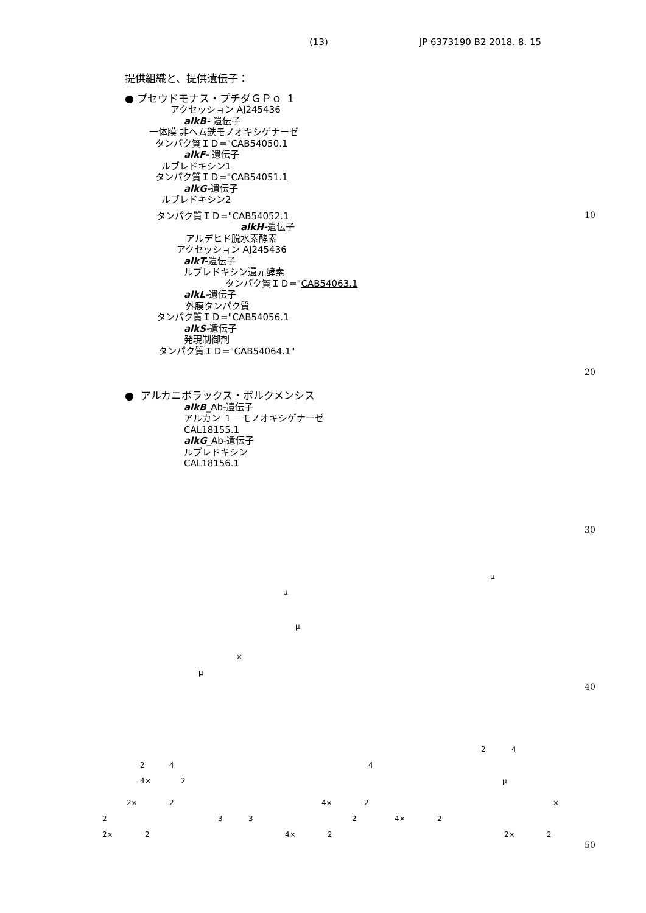(13) JP 6373190 B2 2018. 8. 15
提供組織と、提供遺伝子：
● プセウドモナス・プチダＧＰｏ １
アクセッション AJ245436
alkB- 遺伝子
一体膜 非ヘム鉄モノオキシゲナーゼ
タンパク質ＩＤ="CAB54050.1
alkF- 遺伝子
ルブレドキシン1
タンパク質ＩＤ="CAB54051.1
alkG-遺伝子
ルブレドキシン2
タンパク質ＩＤ="CAB54052.1
alkH-遺伝子
アルデヒド脱水素酵素
アクセッション AJ245436
alkT-遺伝子
ルブレドキシン還元酵素
タンパク質ＩＤ="CAB54063.1
alkL-遺伝子
外膜タンパク質
タンパク質ＩＤ="CAB54056.1
alkS-遺伝子
発現制御剤
タンパク質ＩＤ="CAB54064.1"
● アルカニボラックス・ボルクメンシス
alkB_Ab-遺伝子
アルカン １－モノオキシゲナーゼ
CAL18155.1
alkG_Ab-遺伝子
ルブレドキシン
CAL18156.1
10
20
30
40
50
μ
μ μ
×
μ 2 4
2 4 4
4× 2 μ
2× 2 4× 2 ×
2 3 3 2 4× 2
2× 2 4× 2 2× 2